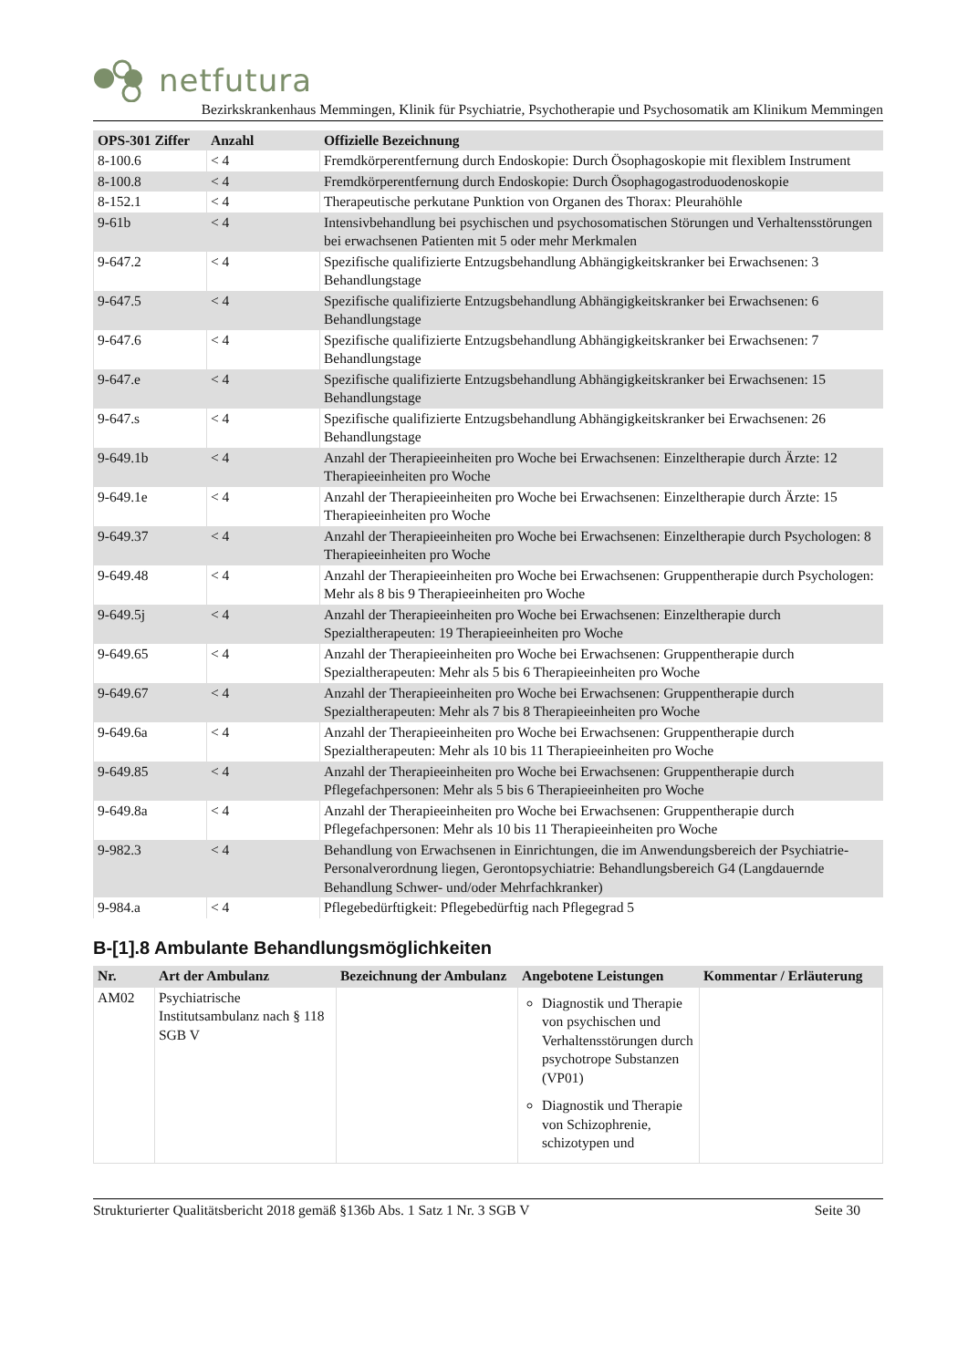netfutura
Bezirkskrankenhaus Memmingen, Klinik für Psychiatrie, Psychotherapie und Psychosomatik am Klinikum Memmingen
| OPS-301 Ziffer | Anzahl | Offizielle Bezeichnung |
| --- | --- | --- |
| 8-100.6 | < 4 | Fremdkörperentfernung durch Endoskopie: Durch Ösophagoskopie mit flexiblem Instrument |
| 8-100.8 | < 4 | Fremdkörperentfernung durch Endoskopie: Durch Ösophagogastroduodenoskopie |
| 8-152.1 | < 4 | Therapeutische perkutane Punktion von Organen des Thorax: Pleurahöhle |
| 9-61b | < 4 | Intensivbehandlung bei psychischen und psychosomatischen Störungen und Verhaltensstörungen bei erwachsenen Patienten mit 5 oder mehr Merkmalen |
| 9-647.2 | < 4 | Spezifische qualifizierte Entzugsbehandlung Abhängigkeitskranker bei Erwachsenen: 3 Behandlungstage |
| 9-647.5 | < 4 | Spezifische qualifizierte Entzugsbehandlung Abhängigkeitskranker bei Erwachsenen: 6 Behandlungstage |
| 9-647.6 | < 4 | Spezifische qualifizierte Entzugsbehandlung Abhängigkeitskranker bei Erwachsenen: 7 Behandlungstage |
| 9-647.e | < 4 | Spezifische qualifizierte Entzugsbehandlung Abhängigkeitskranker bei Erwachsenen: 15 Behandlungstage |
| 9-647.s | < 4 | Spezifische qualifizierte Entzugsbehandlung Abhängigkeitskranker bei Erwachsenen: 26 Behandlungstage |
| 9-649.1b | < 4 | Anzahl der Therapieeinheiten pro Woche bei Erwachsenen: Einzeltherapie durch Ärzte: 12 Therapieeinheiten pro Woche |
| 9-649.1e | < 4 | Anzahl der Therapieeinheiten pro Woche bei Erwachsenen: Einzeltherapie durch Ärzte: 15 Therapieeinheiten pro Woche |
| 9-649.37 | < 4 | Anzahl der Therapieeinheiten pro Woche bei Erwachsenen: Einzeltherapie durch Psychologen: 8 Therapieeinheiten pro Woche |
| 9-649.48 | < 4 | Anzahl der Therapieeinheiten pro Woche bei Erwachsenen: Gruppentherapie durch Psychologen: Mehr als 8 bis 9 Therapieeinheiten pro Woche |
| 9-649.5j | < 4 | Anzahl der Therapieeinheiten pro Woche bei Erwachsenen: Einzeltherapie durch Spezialtherapeuten: 19 Therapieeinheiten pro Woche |
| 9-649.65 | < 4 | Anzahl der Therapieeinheiten pro Woche bei Erwachsenen: Gruppentherapie durch Spezialtherapeuten: Mehr als 5 bis 6 Therapieeinheiten pro Woche |
| 9-649.67 | < 4 | Anzahl der Therapieeinheiten pro Woche bei Erwachsenen: Gruppentherapie durch Spezialtherapeuten: Mehr als 7 bis 8 Therapieeinheiten pro Woche |
| 9-649.6a | < 4 | Anzahl der Therapieeinheiten pro Woche bei Erwachsenen: Gruppentherapie durch Spezialtherapeuten: Mehr als 10 bis 11 Therapieeinheiten pro Woche |
| 9-649.85 | < 4 | Anzahl der Therapieeinheiten pro Woche bei Erwachsenen: Gruppentherapie durch Pflegefachpersonen: Mehr als 5 bis 6 Therapieeinheiten pro Woche |
| 9-649.8a | < 4 | Anzahl der Therapieeinheiten pro Woche bei Erwachsenen: Gruppentherapie durch Pflegefachpersonen: Mehr als 10 bis 11 Therapieeinheiten pro Woche |
| 9-982.3 | < 4 | Behandlung von Erwachsenen in Einrichtungen, die im Anwendungsbereich der Psychiatrie-Personalverordnung liegen, Gerontopsychiatrie: Behandlungsbereich G4 (Langdauernde Behandlung Schwer- und/oder Mehrfachkranker) |
| 9-984.a | < 4 | Pflegebedürftigkeit: Pflegebedürftig nach Pflegegrad 5 |
B-[1].8 Ambulante Behandlungsmöglichkeiten
| Nr. | Art der Ambulanz | Bezeichnung der Ambulanz | Angebotene Leistungen | Kommentar / Erläuterung |
| --- | --- | --- | --- | --- |
| AM02 | Psychiatrische Institutsambulanz nach § 118 SGB V | | Diagnostik und Therapie von psychischen und Verhaltensstörungen durch psychotrope Substanzen (VP01) Diagnostik und Therapie von Schizophrenie, schizotypen und | |
Strukturierter Qualitätsbericht 2018 gemäß §136b Abs. 1 Satz 1 Nr. 3 SGB V Seite 30